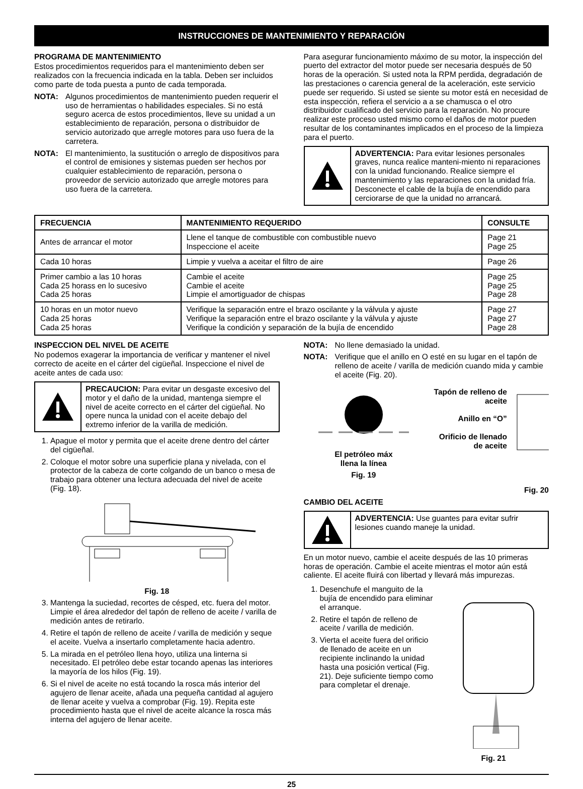INSTRUCCIONES DE MANTENIMIENTO Y REPARACIÓN
PROGRAMA DE MANTENIMIENTO
Estos procedimientos requeridos para el mantenimiento deben ser realizados con la frecuencia indicada en la tabla. Deben ser incluidos como parte de toda puesta a punto de cada temporada.
NOTA: Algunos procedimientos de mantenimiento pueden requerir el uso de herramientas o habilidades especiales. Si no está seguro acerca de estos procedimientos, lleve su unidad a un establecimiento de reparación, persona o distribuidor de servicio autorizado que arregle motores para uso fuera de la carretera.
NOTA: El mantenimiento, la sustitución o arreglo de dispositivos para el control de emisiones y sistemas pueden ser hechos por cualquier establecimiento de reparación, persona o proveedor de servicio autorizado que arregle motores para uso fuera de la carretera.
Para asegurar funcionamiento máximo de su motor, la inspección del puerto del extractor del motor puede ser necesaria después de 50 horas de la operación. Si usted nota la RPM perdida, degradación de las prestaciones o carencia general de la aceleración, este servicio puede ser requerido. Si usted se siente su motor está en necesidad de esta inspección, refiera el servicio a a se chamusca o el otro distribuidor cualificado del servicio para la reparación. No procure realizar este proceso usted mismo como el daños de motor pueden resultar de los contaminantes implicados en el proceso de la limpieza para el puerto.
ADVERTENCIA: Para evitar lesiones personales graves, nunca realice manteni-miento ni reparaciones con la unidad funcionando. Realice siempre el mantenimiento y las reparaciones con la unidad fría. Desconecte el cable de la bujía de encendido para cerciorarse de que la unidad no arrancará.
| FRECUENCIA | MANTENIMIENTO REQUERIDO | CONSULTE |
| --- | --- | --- |
| Antes de arrancar el motor | Llene el tanque de combustible con combustible nuevo Inspeccione el aceite | Page 21 Page 25 |
| Cada 10 horas | Limpie y vuelva a aceitar el filtro de aire | Page 26 |
| Primer cambio a las 10 horas Cada 25 horass en lo sucesivo Cada 25 horas | Cambie el aceite Cambie el aceite Limpie el amortiguador de chispas | Page 25 Page 25 Page 28 |
| 10 horas en un motor nuevo Cada 25 horas Cada 25 horas | Verifique la separación entre el brazo oscilante y la válvula y ajuste Verifique la separación entre el brazo oscilante y la válvula y ajuste Verifique la condición y separación de la bujía de encendido | Page 27 Page 27 Page 28 |
INSPECCION DEL NIVEL DE ACEITE
No podemos exagerar la importancia de verificar y mantener el nivel correcto de aceite en el cárter del cigüeñal. Inspeccione el nivel de aceite antes de cada uso:
PRECAUCION: Para evitar un desgaste excesivo del motor y el daño de la unidad, mantenga siempre el nivel de aceite correcto en el cárter del cigüeñal. No opere nunca la unidad con el aceite debajo del extremo inferior de la varilla de medición.
1. Apague el motor y permita que el aceite drene dentro del cárter del cigüeñal.
2. Coloque el motor sobre una superficie plana y nivelada, con el protector de la cabeza de corte colgando de un banco o mesa de trabajo para obtener una lectura adecuada del nivel de aceite (Fig. 18).
Fig. 18
3. Mantenga la suciedad, recortes de césped, etc. fuera del motor. Limpie el área alrededor del tapón de relleno de aceite / varilla de medición antes de retirarlo.
4. Retire el tapón de relleno de aceite / varilla de medición y seque el aceite. Vuelva a insertarlo completamente hacia adentro.
5. La mirada en el petróleo llena hoyo, utiliza una linterna si necesitado. El petróleo debe estar tocando apenas las interiores la mayoría de los hilos (Fig. 19).
6. Si el nivel de aceite no está tocando la rosca más interior del agujero de llenar aceite, añada una pequeña cantidad al agujero de llenar aceite y vuelva a comprobar (Fig. 19). Repita este procedimiento hasta que el nivel de aceite alcance la rosca más interna del agujero de llenar aceite.
NOTA: No llene demasiado la unidad.
NOTA: Verifique que el anillo en O esté en su lugar en el tapón de relleno de aceite / varilla de medición cuando mida y cambie el aceite (Fig. 20).
El petróleo máx
llena la línea
Fig. 19
Tapón de relleno de aceite
Anillo en “O”
Orificio de llenado de aceite
Fig. 20
CAMBIO DEL ACEITE
ADVERTENCIA: Use guantes para evitar sufrir lesiones cuando maneje la unidad.
En un motor nuevo, cambie el aceite después de las 10 primeras horas de operación. Cambie el aceite mientras el motor aún está caliente. El aceite fluirá con libertad y llevará más impurezas.
1. Desenchufe el manguito de la bujía de encendido para eliminar el arranque.
2. Retire el tapón de relleno de aceite / varilla de medición.
3. Vierta el aceite fuera del orificio de llenado de aceite en un recipiente inclinando la unidad hasta una posición vertical (Fig. 21). Deje suficiente tiempo como para completar el drenaje.
Fig. 21
25